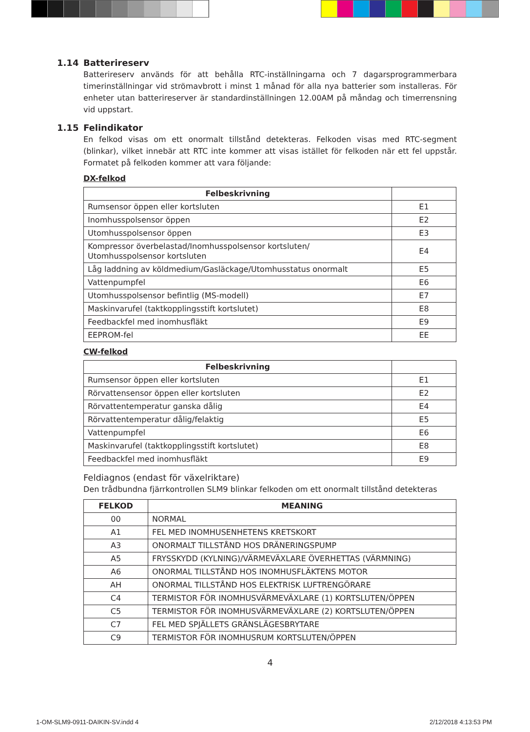1.14 Batterireserv
Batterireserv används för att behålla RTC-inställningarna och 7 dagarsprogrammerbara timerinställningar vid strömavbrott i minst 1 månad för alla nya batterier som installeras. För enheter utan batterireserver är standardinställningen 12.00AM på måndag och timerrensning vid uppstart.
1.15 Felindikator
En felkod visas om ett onormalt tillstånd detekteras. Felkoden visas med RTC-segment (blinkar), vilket innebär att RTC inte kommer att visas istället för felkoden när ett fel uppstår. Formatet på felkoden kommer att vara följande:
DX-felkod
| Felbeskrivning | |
| --- | --- |
| Rumsensor öppen eller kortsluten | E1 |
| Inomhusspolsensor öppen | E2 |
| Utomhusspolsensor öppen | E3 |
| Kompressor överbelastad/Inomhusspolsensor kortsluten/ Utomhusspolsensor kortsluten | E4 |
| Låg laddning av köldmedium/Gasläckage/Utomhusstatus onormalt | E5 |
| Vattenpumpfel | E6 |
| Utomhusspolsensor befintlig (MS-modell) | E7 |
| Maskinvarufel (taktkopplingsstift kortslutet) | E8 |
| Feedbackfel med inomhusfläkt | E9 |
| EEPROM-fel | EE |
CW-felkod
| Felbeskrivning | |
| --- | --- |
| Rumsensor öppen eller kortsluten | E1 |
| Rörvattensensor öppen eller kortsluten | E2 |
| Rörvattentemperatur ganska dålig | E4 |
| Rörvattentemperatur dålig/felaktig | E5 |
| Vattenpumpfel | E6 |
| Maskinvarufel (taktkopplingsstift kortslutet) | E8 |
| Feedbackfel med inomhusfläkt | E9 |
Feldiagnos (endast för växelriktare)
Den trådbundna fjärrkontrollen SLM9 blinkar felkoden om ett onormalt tillstånd detekteras
| FELKOD | MEANING |
| --- | --- |
| 00 | NORMAL |
| A1 | FEL MED INOMHUSENHETENS KRETSKORT |
| A3 | ONORMALT TILLSTÅND HOS DRÄNERINGSPUMP |
| A5 | FRYSSKYDD (KYLNING)/VÄRMEVÄXLARE ÖVERHETTAS (VÄRMNING) |
| A6 | ONORMAL TILLSTÅND HOS INOMHUSFLÄKTENS MOTOR |
| AH | ONORMAL TILLSTÅND HOS ELEKTRISK LUFTRENGÖRARE |
| C4 | TERMISTOR FÖR INOMHUSVÄRMEVÄXLARE (1) KORTSLUTEN/ÖPPEN |
| C5 | TERMISTOR FÖR INOMHUSVÄRMEVÄXLARE (2) KORTSLUTEN/ÖPPEN |
| C7 | FEL MED SPJÄLLETS GRÄNSLÄGESBRYTARE |
| C9 | TERMISTOR FÖR INOMHUSRUM KORTSLUTEN/ÖPPEN |
4
1-OM-SLM9-0911-DAIKIN-SV.indd 4
2/12/2018 4:13:53 PM